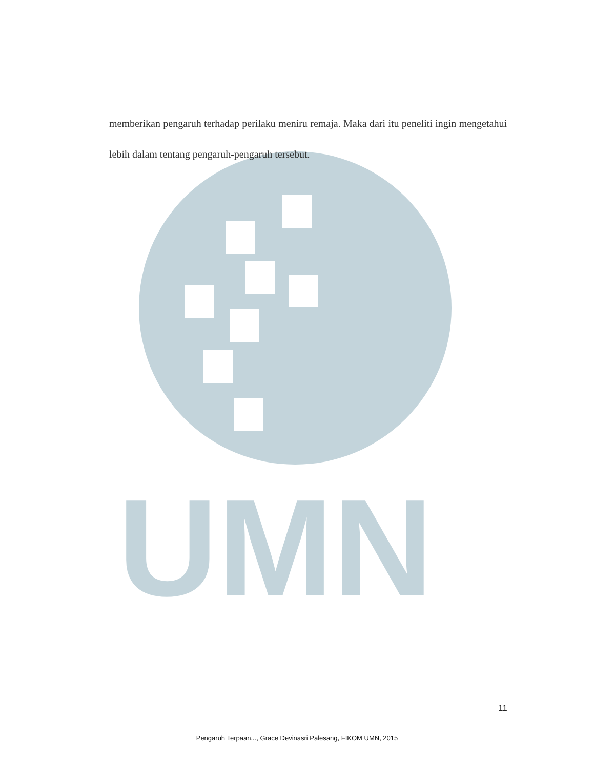UMN
memberikan pengaruh terhadap perilaku meniru remaja. Maka dari itu peneliti ingin mengetahui lebih dalam tentang pengaruh-pengaruh tersebut.
11
Pengaruh Terpaan..., Grace Devinasri Palesang, FIKOM UMN, 2015